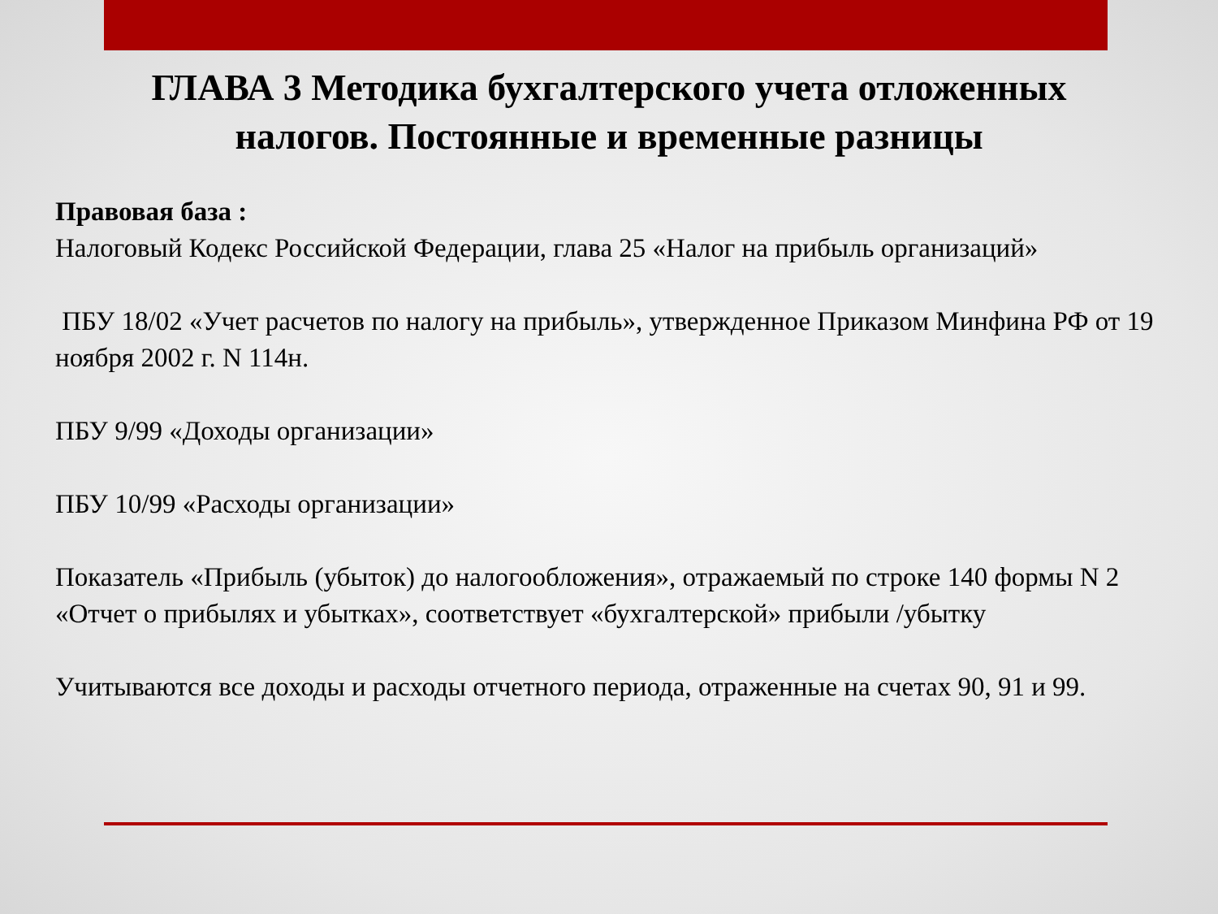ГЛАВА 3 Методика бухгалтерского учета отложенных
налогов. Постоянные и временные разницы
Правовая база :
Налоговый Кодекс Российской Федерации, глава 25 «Налог на прибыль организаций»
ПБУ 18/02 «Учет расчетов по налогу на прибыль», утвержденное Приказом Минфина РФ от 19 ноября 2002 г. N 114н.
ПБУ 9/99 «Доходы организации»
ПБУ 10/99 «Расходы организации»
Показатель «Прибыль (убыток) до налогообложения», отражаемый по строке 140 формы N 2 «Отчет о прибылях и убытках», соответствует «бухгалтерской» прибыли /убытку
Учитываются все доходы и расходы отчетного периода, отраженные на счетах 90, 91 и 99.